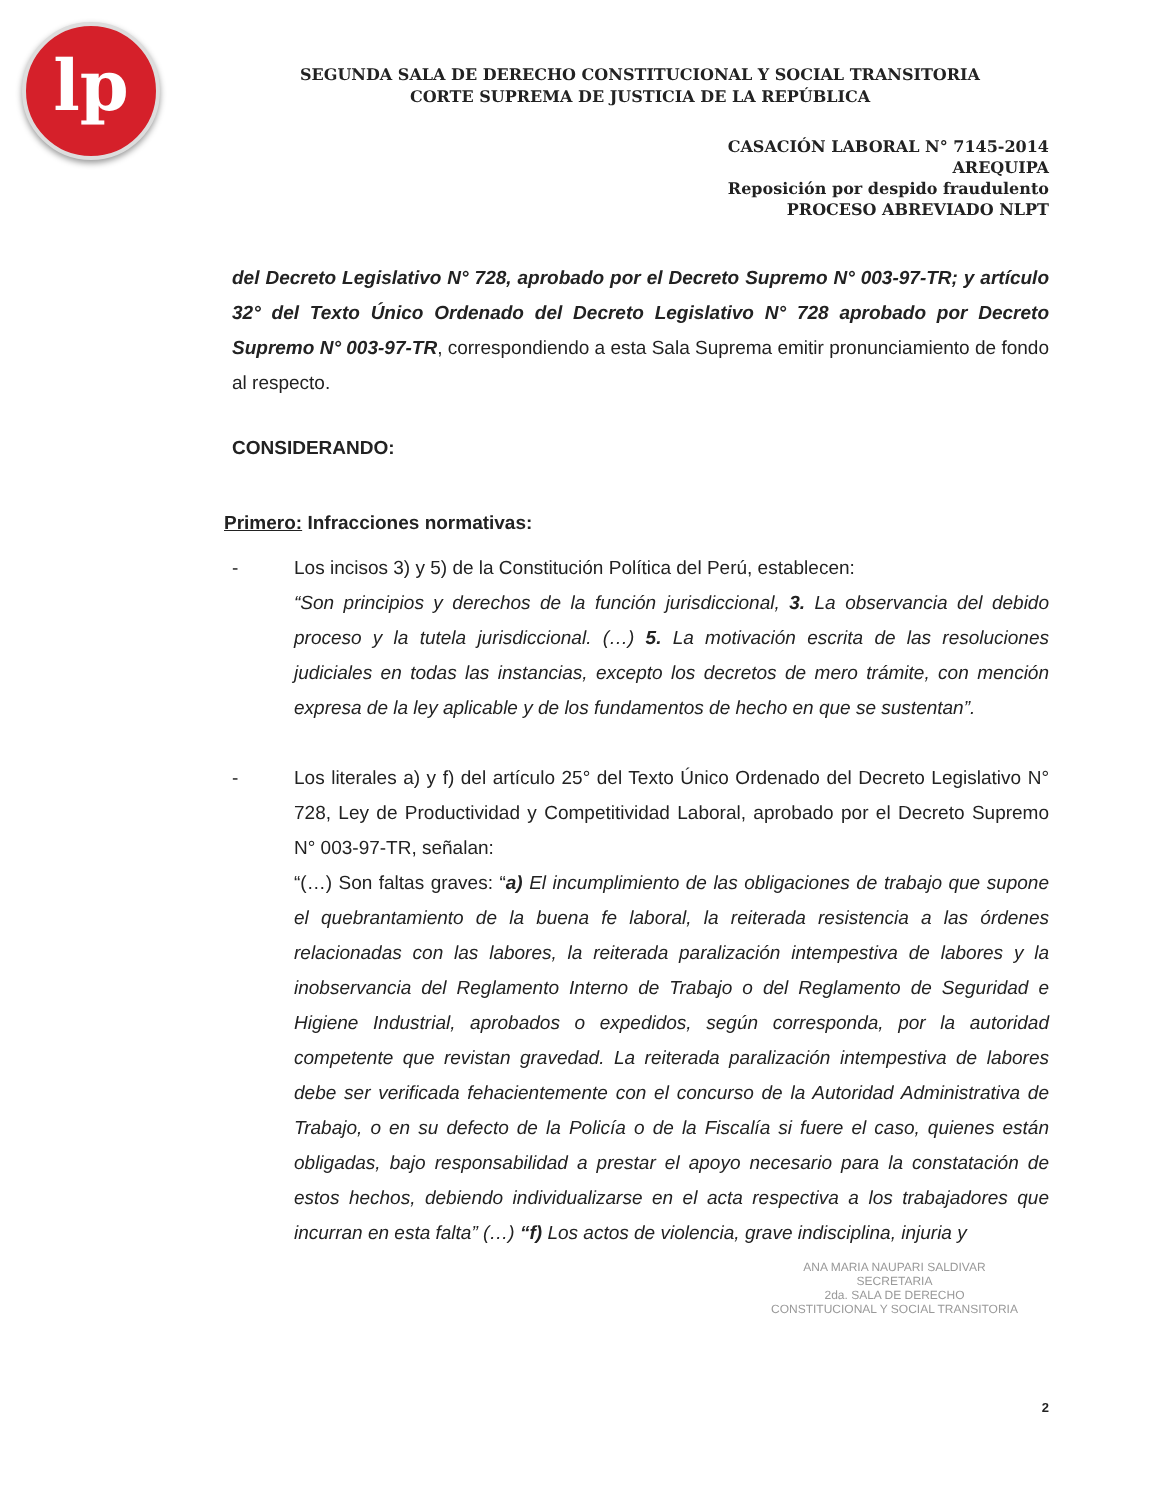lp
SEGUNDA SALA DE DERECHO CONSTITUCIONAL Y SOCIAL TRANSITORIA
CORTE SUPREMA DE JUSTICIA DE LA REPÚBLICA
CASACIÓN LABORAL N° 7145-2014
AREQUIPA
Reposición por despido fraudulento
PROCESO ABREVIADO NLPT
del Decreto Legislativo N° 728, aprobado por el Decreto Supremo N° 003-97-TR; y artículo 32° del Texto Único Ordenado del Decreto Legislativo N° 728 aprobado por Decreto Supremo N° 003-97-TR, correspondiendo a esta Sala Suprema emitir pronunciamiento de fondo al respecto.
CONSIDERANDO:
Primero: Infracciones normativas:
- Los incisos 3) y 5) de la Constitución Política del Perú, establecen:
“Son principios y derechos de la función jurisdiccional, 3. La observancia del debido proceso y la tutela jurisdiccional. (…) 5. La motivación escrita de las resoluciones judiciales en todas las instancias, excepto los decretos de mero trámite, con mención expresa de la ley aplicable y de los fundamentos de hecho en que se sustentan”.
- Los literales a) y f) del artículo 25° del Texto Único Ordenado del Decreto Legislativo N° 728, Ley de Productividad y Competitividad Laboral, aprobado por el Decreto Supremo N° 003-97-TR, señalan:
“(…) Son faltas graves: “a) El incumplimiento de las obligaciones de trabajo que supone el quebrantamiento de la buena fe laboral, la reiterada resistencia a las órdenes relacionadas con las labores, la reiterada paralización intempestiva de labores y la inobservancia del Reglamento Interno de Trabajo o del Reglamento de Seguridad e Higiene Industrial, aprobados o expedidos, según corresponda, por la autoridad competente que revistan gravedad. La reiterada paralización intempestiva de labores debe ser verificada fehacientemente con el concurso de la Autoridad Administrativa de Trabajo, o en su defecto de la Policía o de la Fiscalía si fuere el caso, quienes están obligadas, bajo responsabilidad a prestar el apoyo necesario para la constatación de estos hechos, debiendo individualizarse en el acta respectiva a los trabajadores que incurran en esta falta” (…) “f) Los actos de violencia, grave indisciplina, injuria y
ANA MARIA NAUPARI SALDIVAR
SECRETARIA
2da. SALA DE DERECHO
CONSTITUCIONAL Y SOCIAL TRANSITORIA
2